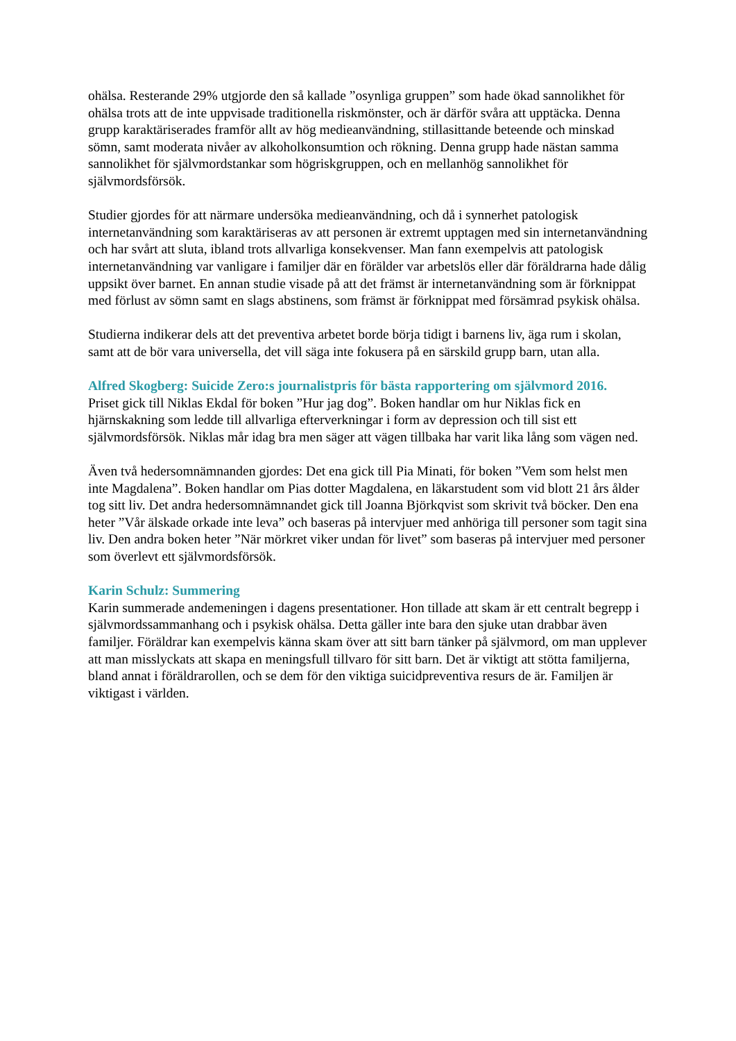ohälsa. Resterande 29% utgjorde den så kallade ”osynliga gruppen” som hade ökad sannolikhet för ohälsa trots att de inte uppvisade traditionella riskmönster, och är därför svåra att upptäcka. Denna grupp karaktäriserades framför allt av hög medieanvändning, stillasittande beteende och minskad sömn, samt moderata nivåer av alkoholkonsumtion och rökning. Denna grupp hade nästan samma sannolikhet för självmordstankar som högriskgruppen, och en mellanhög sannolikhet för självmordsförsök.
Studier gjordes för att närmare undersöka medieanvändning, och då i synnerhet patologisk internetanvändning som karaktäriseras av att personen är extremt upptagen med sin internetanvändning och har svårt att sluta, ibland trots allvarliga konsekvenser. Man fann exempelvis att patologisk internetanvändning var vanligare i familjer där en förälder var arbetslös eller där föräldrarna hade dålig uppsikt över barnet. En annan studie visade på att det främst är internetanvändning som är förknippat med förlust av sömn samt en slags abstinens, som främst är förknippat med försämrad psykisk ohälsa.
Studierna indikerar dels att det preventiva arbetet borde börja tidigt i barnens liv, äga rum i skolan, samt att de bör vara universella, det vill säga inte fokusera på en särskild grupp barn, utan alla.
Alfred Skogberg: Suicide Zero:s journalistpris för bästa rapportering om självmord 2016.
Priset gick till Niklas Ekdal för boken ”Hur jag dog”. Boken handlar om hur Niklas fick en hjärnskakning som ledde till allvarliga efterverkningar i form av depression och till sist ett självmordsförsök. Niklas mår idag bra men säger att vägen tillbaka har varit lika lång som vägen ned.
Även två hedersomnämnanden gjordes: Det ena gick till Pia Minati, för boken ”Vem som helst men inte Magdalena”. Boken handlar om Pias dotter Magdalena, en läkarstudent som vid blott 21 års ålder tog sitt liv. Det andra hedersomnämnandet gick till Joanna Björkqvist som skrivit två böcker. Den ena heter ”Vår älskade orkade inte leva” och baseras på intervjuer med anhöriga till personer som tagit sina liv. Den andra boken heter ”När mörkret viker undan för livet” som baseras på intervjuer med personer som överlevt ett självmordsförsök.
Karin Schulz: Summering
Karin summerade andemeningen i dagens presentationer. Hon tillade att skam är ett centralt begrepp i självmordssammanhang och i psykisk ohälsa. Detta gäller inte bara den sjuke utan drabbar även familjer. Föräldrar kan exempelvis känna skam över att sitt barn tänker på självmord, om man upplever att man misslyckats att skapa en meningsfull tillvaro för sitt barn. Det är viktigt att stötta familjerna, bland annat i föräldrarollen, och se dem för den viktiga suicidpreventiva resurs de är. Familjen är viktigast i världen.